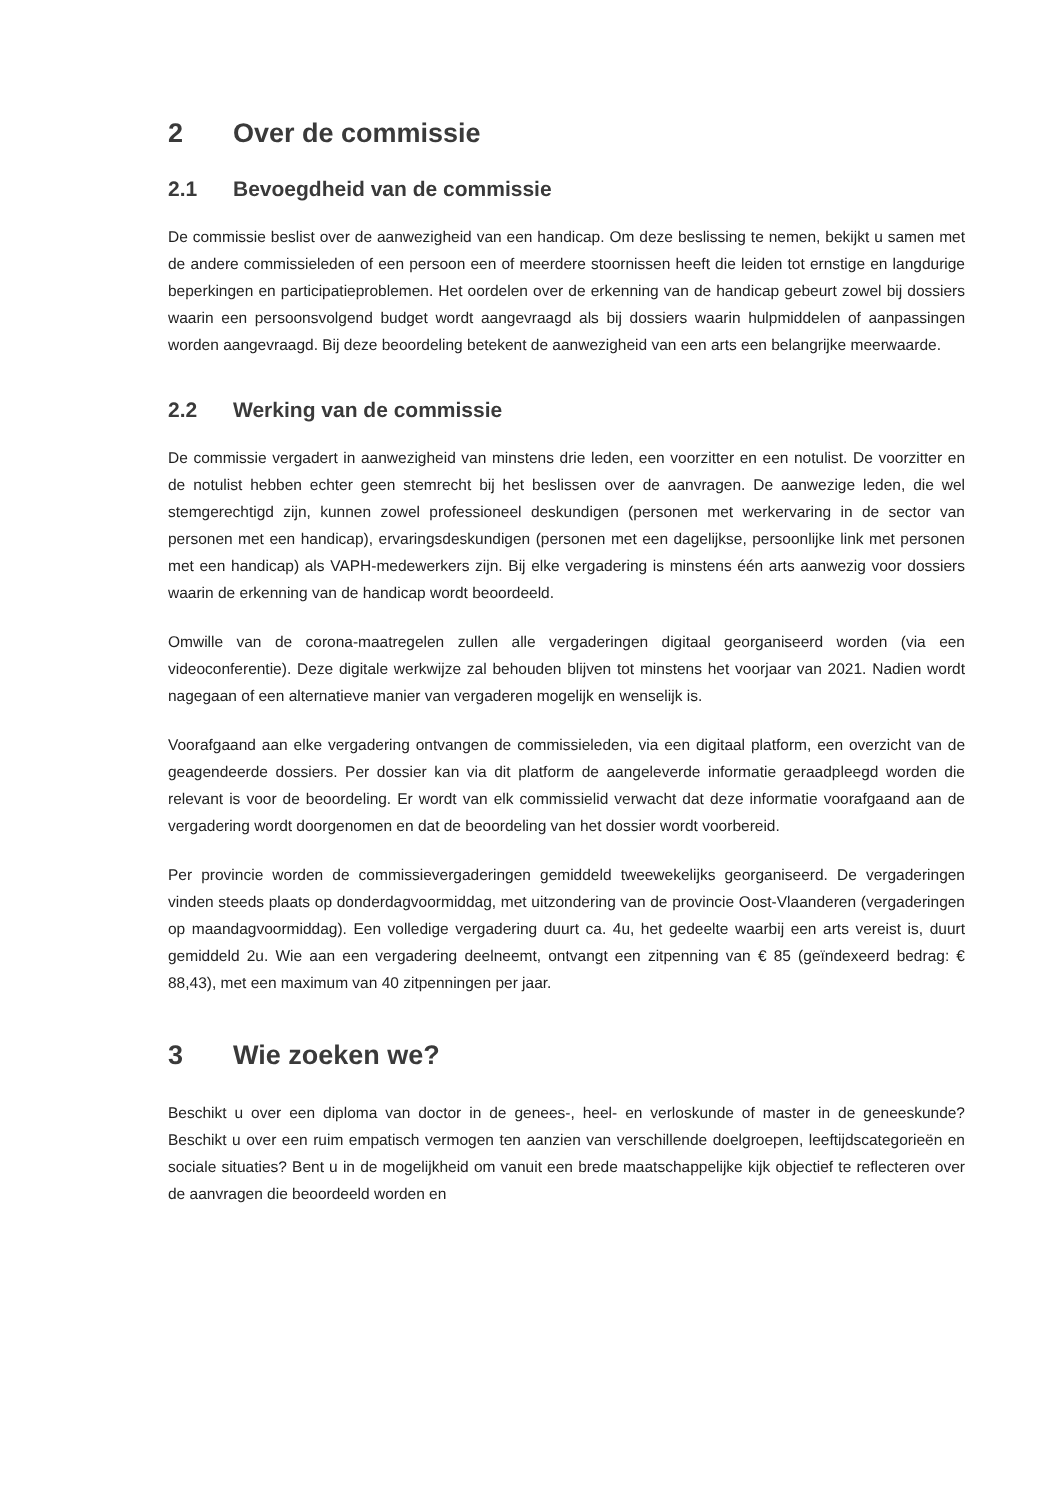2 Over de commissie
2.1 Bevoegdheid van de commissie
De commissie beslist over de aanwezigheid van een handicap. Om deze beslissing te nemen, bekijkt u samen met de andere commissieleden of een persoon een of meerdere stoornissen heeft die leiden tot ernstige en langdurige beperkingen en participatieproblemen. Het oordelen over de erkenning van de handicap gebeurt zowel bij dossiers waarin een persoonsvolgend budget wordt aangevraagd als bij dossiers waarin hulpmiddelen of aanpassingen worden aangevraagd. Bij deze beoordeling betekent de aanwezigheid van een arts een belangrijke meerwaarde.
2.2 Werking van de commissie
De commissie vergadert in aanwezigheid van minstens drie leden, een voorzitter en een notulist. De voorzitter en de notulist hebben echter geen stemrecht bij het beslissen over de aanvragen. De aanwezige leden, die wel stemgerechtigd zijn, kunnen zowel professioneel deskundigen (personen met werkervaring in de sector van personen met een handicap), ervaringsdeskundigen (personen met een dagelijkse, persoonlijke link met personen met een handicap) als VAPH-medewerkers zijn. Bij elke vergadering is minstens één arts aanwezig voor dossiers waarin de erkenning van de handicap wordt beoordeeld.
Omwille van de corona-maatregelen zullen alle vergaderingen digitaal georganiseerd worden (via een videoconferentie). Deze digitale werkwijze zal behouden blijven tot minstens het voorjaar van 2021. Nadien wordt nagegaan of een alternatieve manier van vergaderen mogelijk en wenselijk is.
Voorafgaand aan elke vergadering ontvangen de commissieleden, via een digitaal platform, een overzicht van de geagendeerde dossiers. Per dossier kan via dit platform de aangeleverde informatie geraadpleegd worden die relevant is voor de beoordeling. Er wordt van elk commissielid verwacht dat deze informatie voorafgaand aan de vergadering wordt doorgenomen en dat de beoordeling van het dossier wordt voorbereid.
Per provincie worden de commissievergaderingen gemiddeld tweewekelijks georganiseerd. De vergaderingen vinden steeds plaats op donderdagvoormiddag, met uitzondering van de provincie Oost-Vlaanderen (vergaderingen op maandagvoormiddag). Een volledige vergadering duurt ca. 4u, het gedeelte waarbij een arts vereist is, duurt gemiddeld 2u. Wie aan een vergadering deelneemt, ontvangt een zitpenning van € 85 (geïndexeerd bedrag: € 88,43), met een maximum van 40 zitpenningen per jaar.
3 Wie zoeken we?
Beschikt u over een diploma van doctor in de genees-, heel- en verloskunde of master in de geneeskunde? Beschikt u over een ruim empatisch vermogen ten aanzien van verschillende doelgroepen, leeftijdscategorieën en sociale situaties? Bent u in de mogelijkheid om vanuit een brede maatschappelijke kijk objectief te reflecteren over de aanvragen die beoordeeld worden en